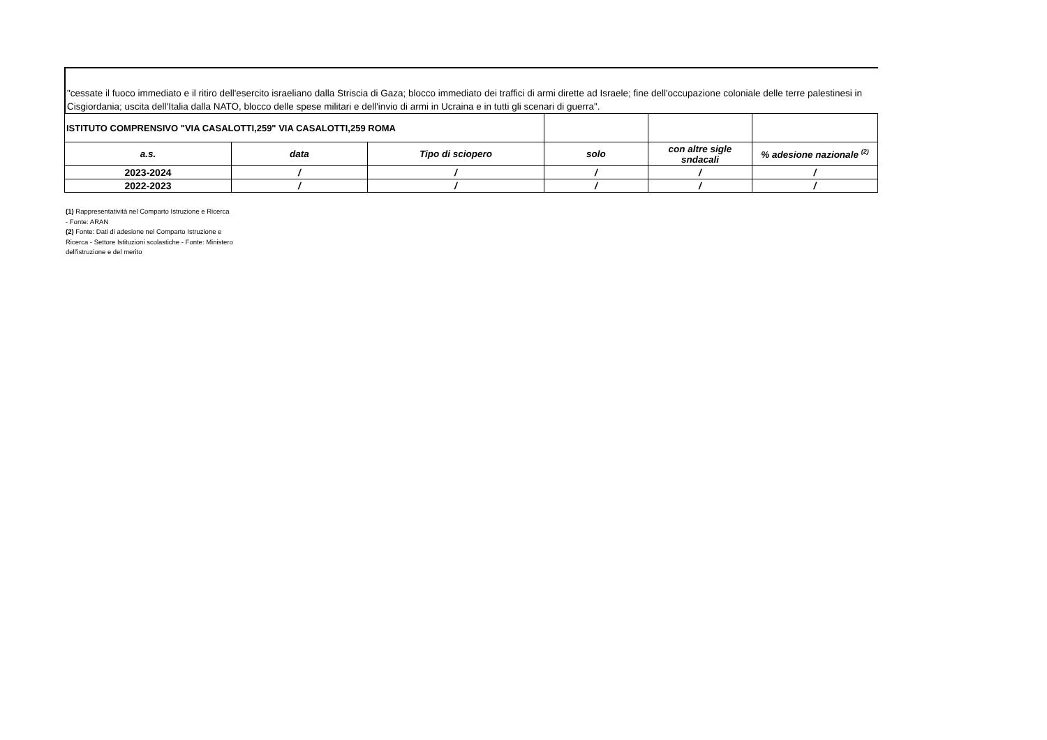"cessate il fuoco immediato e il ritiro dell'esercito israeliano dalla Striscia di Gaza; blocco immediato dei traffici di armi dirette ad Israele; fine dell'occupazione coloniale delle terre palestinesi in Cisgiordania; uscita dell'Italia dalla NATO, blocco delle spese militari e dell'invio di armi in Ucraina e in tutti gli scenari di guerra".
| ISTITUTO COMPRENSIVO "VIA CASALOTTI,259" VIA CASALOTTI,259 ROMA | | | | | |
| a.s. | data | Tipo di sciopero | solo | con altre sigle sndacali | % adesione nazionale <sup>(2)</sup> |
| 2023-2024 | / | / | / | / | / |
| 2022-2023 | / | / | / | / | / |
(1) Rappresentatività nel Comparto Istruzione e Ricerca - Fonte: ARAN
(2) Fonte: Dati di adesione nel Comparto Istruzione e Ricerca - Settore Istituzioni scolastiche - Fonte: Ministero dell'istruzione e del merito